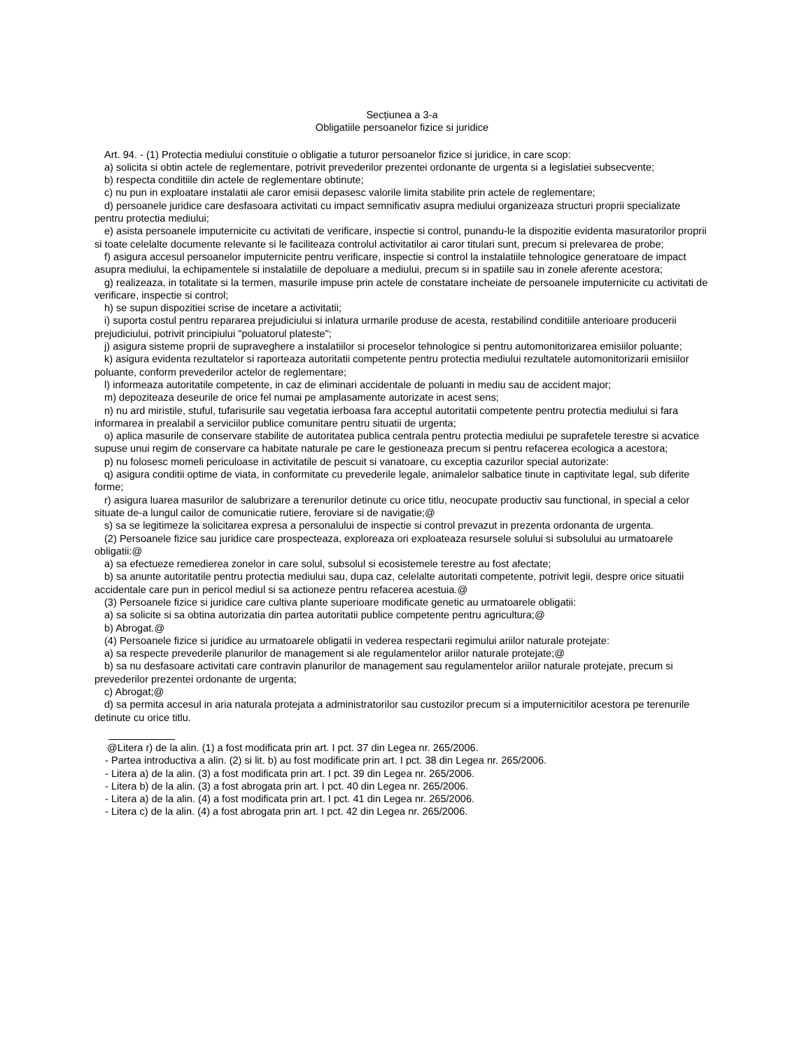Secțiunea a 3-a
Obligatiile persoanelor fizice si juridice
Art. 94. - (1) Protectia mediului constituie o obligatie a tuturor persoanelor fizice si juridice, in care scop:
a) solicita si obtin actele de reglementare, potrivit prevederilor prezentei ordonante de urgenta si a legislatiei subsecvente;
b) respecta conditiile din actele de reglementare obtinute;
c) nu pun in exploatare instalatii ale caror emisii depasesc valorile limita stabilite prin actele de reglementare;
d) persoanele juridice care desfasoara activitati cu impact semnificativ asupra mediului organizeaza structuri proprii specializate pentru protectia mediului;
e) asista persoanele imputernicite cu activitati de verificare, inspectie si control, punandu-le la dispozitie evidenta masuratorilor proprii si toate celelalte documente relevante si le faciliteaza controlul activitatilor ai caror titulari sunt, precum si prelevarea de probe;
f) asigura accesul persoanelor imputernicite pentru verificare, inspectie si control la instalatiile tehnologice generatoare de impact asupra mediului, la echipamentele si instalatiile de depoluare a mediului, precum si in spatiile sau in zonele aferente acestora;
g) realizeaza, in totalitate si la termen, masurile impuse prin actele de constatare incheiate de persoanele imputernicite cu activitati de verificare, inspectie si control;
h) se supun dispozitiei scrise de incetare a activitatii;
i) suporta costul pentru repararea prejudiciului si inlatura urmarile produse de acesta, restabilind conditiile anterioare producerii prejudiciului, potrivit principiului "poluatorul plateste";
j) asigura sisteme proprii de supraveghere a instalatiilor si proceselor tehnologice si pentru automonitorizarea emisiilor poluante;
k) asigura evidenta rezultatelor si raporteaza autoritatii competente pentru protectia mediului rezultatele automonitorizarii emisiilor poluante, conform prevederilor actelor de reglementare;
l) informeaza autoritatile competente, in caz de eliminari accidentale de poluanti in mediu sau de accident major;
m) depoziteaza deseurile de orice fel numai pe amplasamente autorizate in acest sens;
n) nu ard miristile, stuful, tufarisurile sau vegetatia ierboasa fara acceptul autoritatii competente pentru protectia mediului si fara informarea in prealabil a serviciilor publice comunitare pentru situatii de urgenta;
o) aplica masurile de conservare stabilite de autoritatea publica centrala pentru protectia mediului pe suprafetele terestre si acvatice supuse unui regim de conservare ca habitate naturale pe care le gestioneaza precum si pentru refacerea ecologica a acestora;
p) nu folosesc momeli periculoase in activitatile de pescuit si vanatoare, cu exceptia cazurilor special autorizate:
q) asigura conditii optime de viata, in conformitate cu prevederile legale, animalelor salbatice tinute in captivitate legal, sub diferite forme;
r) asigura luarea masurilor de salubrizare a terenurilor detinute cu orice titlu, neocupate productiv sau functional, in special a celor situate de-a lungul cailor de comunicatie rutiere, feroviare si de navigatie;@
s) sa se legitimeze la solicitarea expresa a personalului de inspectie si control prevazut in prezenta ordonanta de urgenta.
(2) Persoanele fizice sau juridice care prospecteaza, exploreaza ori exploateaza resursele solului si subsolului au urmatoarele obligatii:@
a) sa efectueze remedierea zonelor in care solul, subsolul si ecosistemele terestre au fost afectate;
b) sa anunte autoritatile pentru protectia mediului sau, dupa caz, celelalte autoritati competente, potrivit legii, despre orice situatii accidentale care pun in pericol mediul si sa actioneze pentru refacerea acestuia.@
(3) Persoanele fizice si juridice care cultiva plante superioare modificate genetic au urmatoarele obligatii:
a) sa solicite si sa obtina autorizatia din partea autoritatii publice competente pentru agricultura;@
b) Abrogat.@
(4) Persoanele fizice si juridice au urmatoarele obligatii in vederea respectarii regimului ariilor naturale protejate:
a) sa respecte prevederile planurilor de management si ale regulamentelor ariilor naturale protejate;@
b) sa nu desfasoare activitati care contravin planurilor de management sau regulamentelor ariilor naturale protejate, precum si prevederilor prezentei ordonante de urgenta;
c) Abrogat;@
d) sa permita accesul in aria naturala protejata a administratorilor sau custozilor precum si a imputernicitilor acestora pe terenurile detinute cu orice titlu.
@Litera r) de la alin. (1) a fost modificata prin art. I pct. 37 din Legea nr. 265/2006.
- Partea introductiva a alin. (2) si lit. b) au fost modificate prin art. I pct. 38 din Legea nr. 265/2006.
- Litera a) de la alin. (3) a fost modificata prin art. I pct. 39 din Legea nr. 265/2006.
- Litera b) de la alin. (3) a fost abrogata prin art. I pct. 40 din Legea nr. 265/2006.
- Litera a) de la alin. (4) a fost modificata prin art. I pct. 41 din Legea nr. 265/2006.
- Litera c) de la alin. (4) a fost abrogata prin art. I pct. 42 din Legea nr. 265/2006.